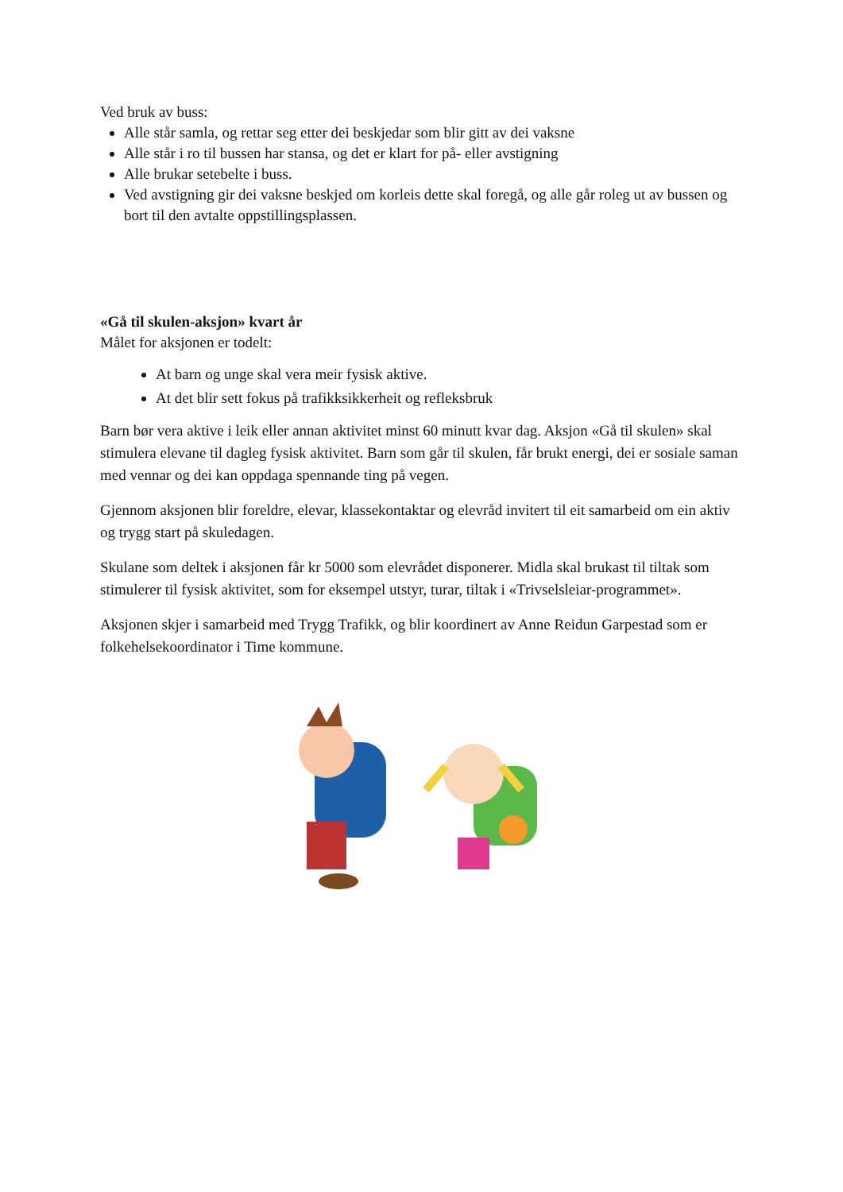Ved bruk av buss:
Alle står samla, og rettar seg etter dei beskjedar som blir gitt av dei vaksne
Alle står i ro til bussen har stansa, og det er klart for på- eller avstigning
Alle brukar setebelte i buss.
Ved avstigning gir dei vaksne beskjed om korleis dette skal foregå, og alle går roleg ut av bussen og bort til den avtalte oppstillingsplassen.
«Gå til skulen-aksjon» kvart år
Målet for aksjonen er todelt:
At barn og unge skal vera meir fysisk aktive.
At det blir sett fokus på trafikksikkerheit og refleksbruk
Barn bør vera aktive i leik eller annan aktivitet minst 60 minutt kvar dag. Aksjon «Gå til skulen» skal stimulera elevane til dagleg fysisk aktivitet. Barn som går til skulen, får brukt energi, dei er sosiale saman med vennar og dei kan oppdaga spennande ting på vegen.
Gjennom aksjonen blir foreldre, elevar, klassekontaktar og elevråd invitert til eit samarbeid om ein aktiv og trygg start på skuledagen.
Skulane som deltek i aksjonen får kr 5000 som elevrådet disponerer. Midla skal brukast til tiltak som stimulerer til fysisk aktivitet, som for eksempel utstyr, turar, tiltak i «Trivselsleiar-programmet».
Aksjonen skjer i samarbeid med Trygg Trafikk, og blir koordinert av Anne Reidun Garpestad som er folkehelsekoordinator i Time kommune.